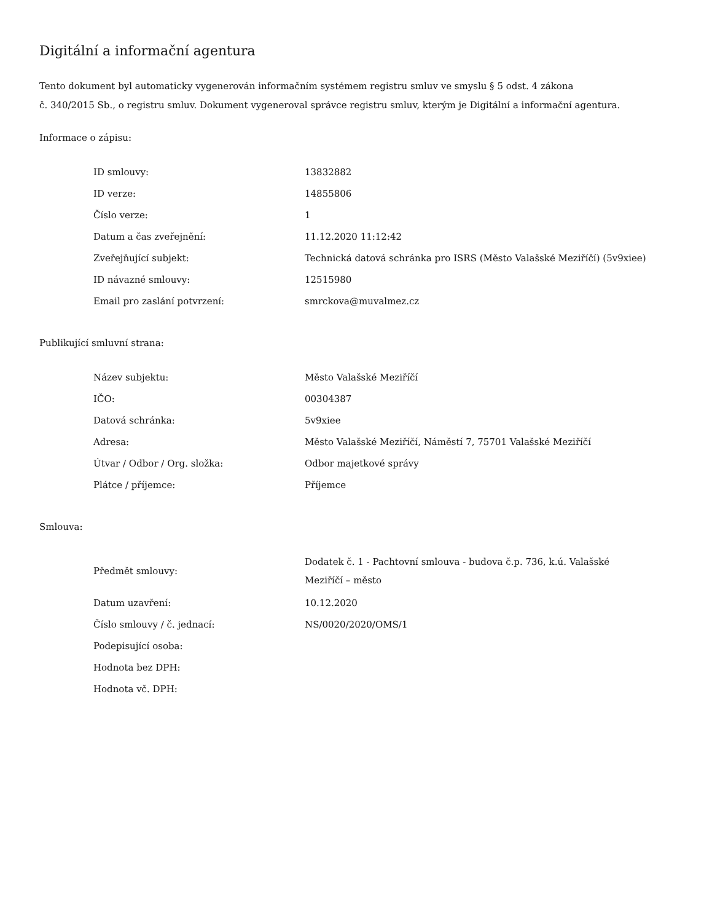Digitální a informační agentura
Tento dokument byl automaticky vygenerován informačním systémem registru smluv ve smyslu § 5 odst. 4 zákona
č. 340/2015 Sb., o registru smluv. Dokument vygeneroval správce registru smluv, kterým je Digitální a informační agentura.
Informace o zápisu:
| ID smlouvy: | 13832882 |
| ID verze: | 14855806 |
| Číslo verze: | 1 |
| Datum a čas zveřejnění: | 11.12.2020 11:12:42 |
| Zveřejňující subjekt: | Technická datová schránka pro ISRS (Město Valašské Meziříčí) (5v9xiee) |
| ID návazné smlouvy: | 12515980 |
| Email pro zaslání potvrzení: | smrckova@muvalmez.cz |
Publikující smluvní strana:
| Název subjektu: | Město Valašské Meziříčí |
| IČO: | 00304387 |
| Datová schránka: | 5v9xiee |
| Adresa: | Město Valašské Meziříčí, Náměstí 7, 75701 Valašské Meziříčí |
| Útvar / Odbor / Org. složka: | Odbor majetkové správy |
| Plátce / příjemce: | Příjemce |
Smlouva:
| Předmět smlouvy: | Dodatek č. 1 - Pachtovní smlouva - budova č.p. 736, k.ú. Valašské Meziříčí – město |
| Datum uzavření: | 10.12.2020 |
| Číslo smlouvy / č. jednací: | NS/0020/2020/OMS/1 |
| Podepisující osoba: | |
| Hodnota bez DPH: | |
| Hodnota vč. DPH: | |